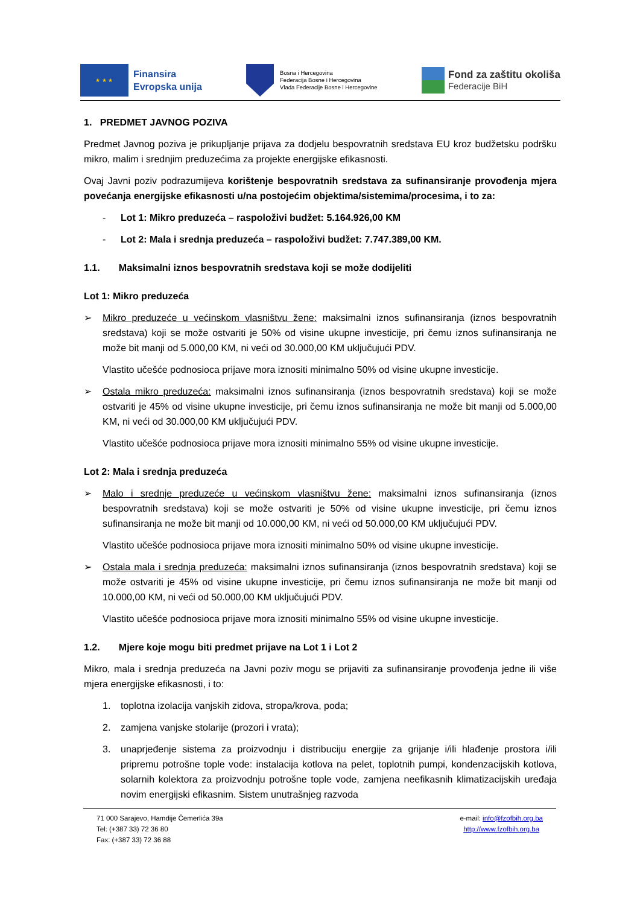★ ★ ★
Finansira
Evropska unija
Bosna i Hercegovina
Federacija Bosne i Hercegovina
Vlada Federacije Bosne i Hercegovine
Fond za zaštitu okoliša
Federacije BiH
1. PREDMET JAVNOG POZIVA
Predmet Javnog poziva je prikupljanje prijava za dodjelu bespovratnih sredstava EU kroz budžetsku podršku mikro, malim i srednjim preduzećima za projekte energijske efikasnosti.
Ovaj Javni poziv podrazumijeva korištenje bespovratnih sredstava za sufinansiranje provođenja mjera povećanja energijske efikasnosti u/na postojećim objektima/sistemima/procesima, i to za:
- Lot 1: Mikro preduzeća – raspoloživi budžet: 5.164.926,00 KM
- Lot 2: Mala i srednja preduzeća – raspoloživi budžet: 7.747.389,00 KM.
1.1. Maksimalni iznos bespovratnih sredstava koji se može dodijeliti
Lot 1: Mikro preduzeća
➢ Mikro preduzeće u većinskom vlasništvu žene: maksimalni iznos sufinansiranja (iznos bespovratnih sredstava) koji se može ostvariti je 50% od visine ukupne investicije, pri čemu iznos sufinansiranja ne može bit manji od 5.000,00 KM, ni veći od 30.000,00 KM uključujući PDV.
Vlastito učešće podnosioca prijave mora iznositi minimalno 50% od visine ukupne investicije.
➢ Ostala mikro preduzeća: maksimalni iznos sufinansiranja (iznos bespovratnih sredstava) koji se može ostvariti je 45% od visine ukupne investicije, pri čemu iznos sufinansiranja ne može bit manji od 5.000,00 KM, ni veći od 30.000,00 KM uključujući PDV.
Vlastito učešće podnosioca prijave mora iznositi minimalno 55% od visine ukupne investicije.
Lot 2: Mala i srednja preduzeća
➢ Malo i srednje preduzeće u većinskom vlasništvu žene: maksimalni iznos sufinansiranja (iznos bespovratnih sredstava) koji se može ostvariti je 50% od visine ukupne investicije, pri čemu iznos sufinansiranja ne može bit manji od 10.000,00 KM, ni veći od 50.000,00 KM uključujući PDV.
Vlastito učešće podnosioca prijave mora iznositi minimalno 50% od visine ukupne investicije.
➢ Ostala mala i srednja preduzeća: maksimalni iznos sufinansiranja (iznos bespovratnih sredstava) koji se može ostvariti je 45% od visine ukupne investicije, pri čemu iznos sufinansiranja ne može bit manji od 10.000,00 KM, ni veći od 50.000,00 KM uključujući PDV.
Vlastito učešće podnosioca prijave mora iznositi minimalno 55% od visine ukupne investicije.
1.2. Mjere koje mogu biti predmet prijave na Lot 1 i Lot 2
Mikro, mala i srednja preduzeća na Javni poziv mogu se prijaviti za sufinansiranje provođenja jedne ili više mjera energijske efikasnosti, i to:
1. toplotna izolacija vanjskih zidova, stropa/krova, poda;
2. zamjena vanjske stolarije (prozori i vrata);
3. unaprjeđenje sistema za proizvodnju i distribuciju energije za grijanje i/ili hlađenje prostora i/ili pripremu potrošne tople vode: instalacija kotlova na pelet, toplotnih pumpi, kondenzacijskih kotlova, solarnih kolektora za proizvodnju potrošne tople vode, zamjena neefikasnih klimatizacijskih uređaja novim energijski efikasnim. Sistem unutrašnjeg razvoda
71 000 Sarajevo, Hamdije Čemerlića 39a
Tel: (+387 33) 72 36 80
Fax: (+387 33) 72 36 88
e-mail: info@fzofbih.org.ba
http://www.fzofbih.org.ba